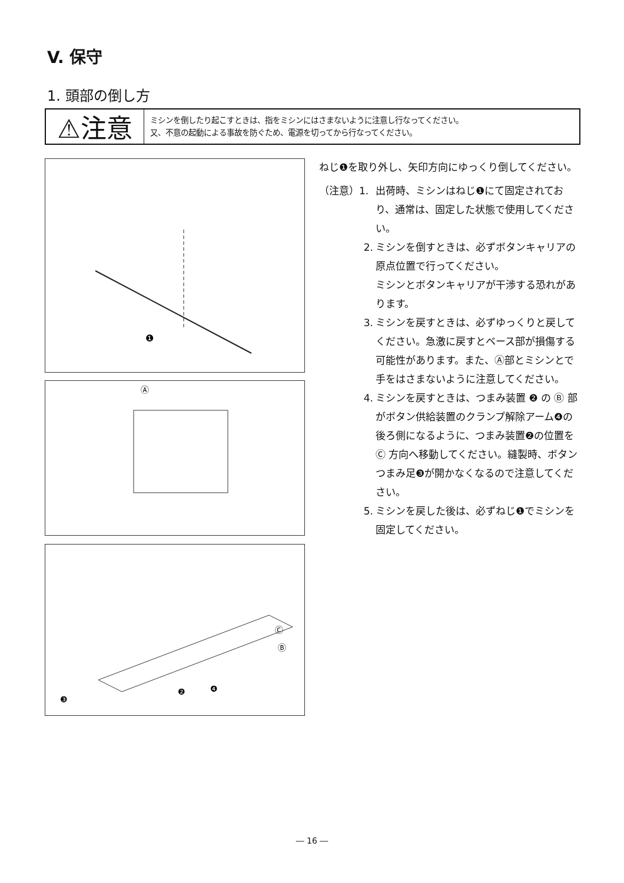V. 保守
1. 頭部の倒し方
⚠注意
ミシンを倒したり起こすときは、指をミシンにはさまないように注意し行なってください。
又、不意の起動による事故を防ぐため、電源を切ってから行なってください。
❶
Ⓐ
❸
❷
❹
Ⓑ
Ⓒ
ねじ❶を取り外し、矢印方向にゆっくり倒してください。
（注意）1. 出荷時、ミシンはねじ❶にて固定されており、通常は、固定した状態で使用してください。
2. ミシンを倒すときは、必ずボタンキャリアの原点位置で行ってください。
ミシンとボタンキャリアが干渉する恐れがあります。
3. ミシンを戻すときは、必ずゆっくりと戻してください。急激に戻すとベース部が損傷する可能性があります。また、Ⓐ部とミシンとで手をはさまないように注意してください。
4. ミシンを戻すときは、つまみ装置 ❷ の Ⓑ 部がボタン供給装置のクランプ解除アーム❹の後ろ側になるように、つまみ装置❷の位置を Ⓒ 方向へ移動してください。縫製時、ボタンつまみ足❸が開かなくなるので注意してください。
5. ミシンを戻した後は、必ずねじ❶でミシンを固定してください。
― 16 ―